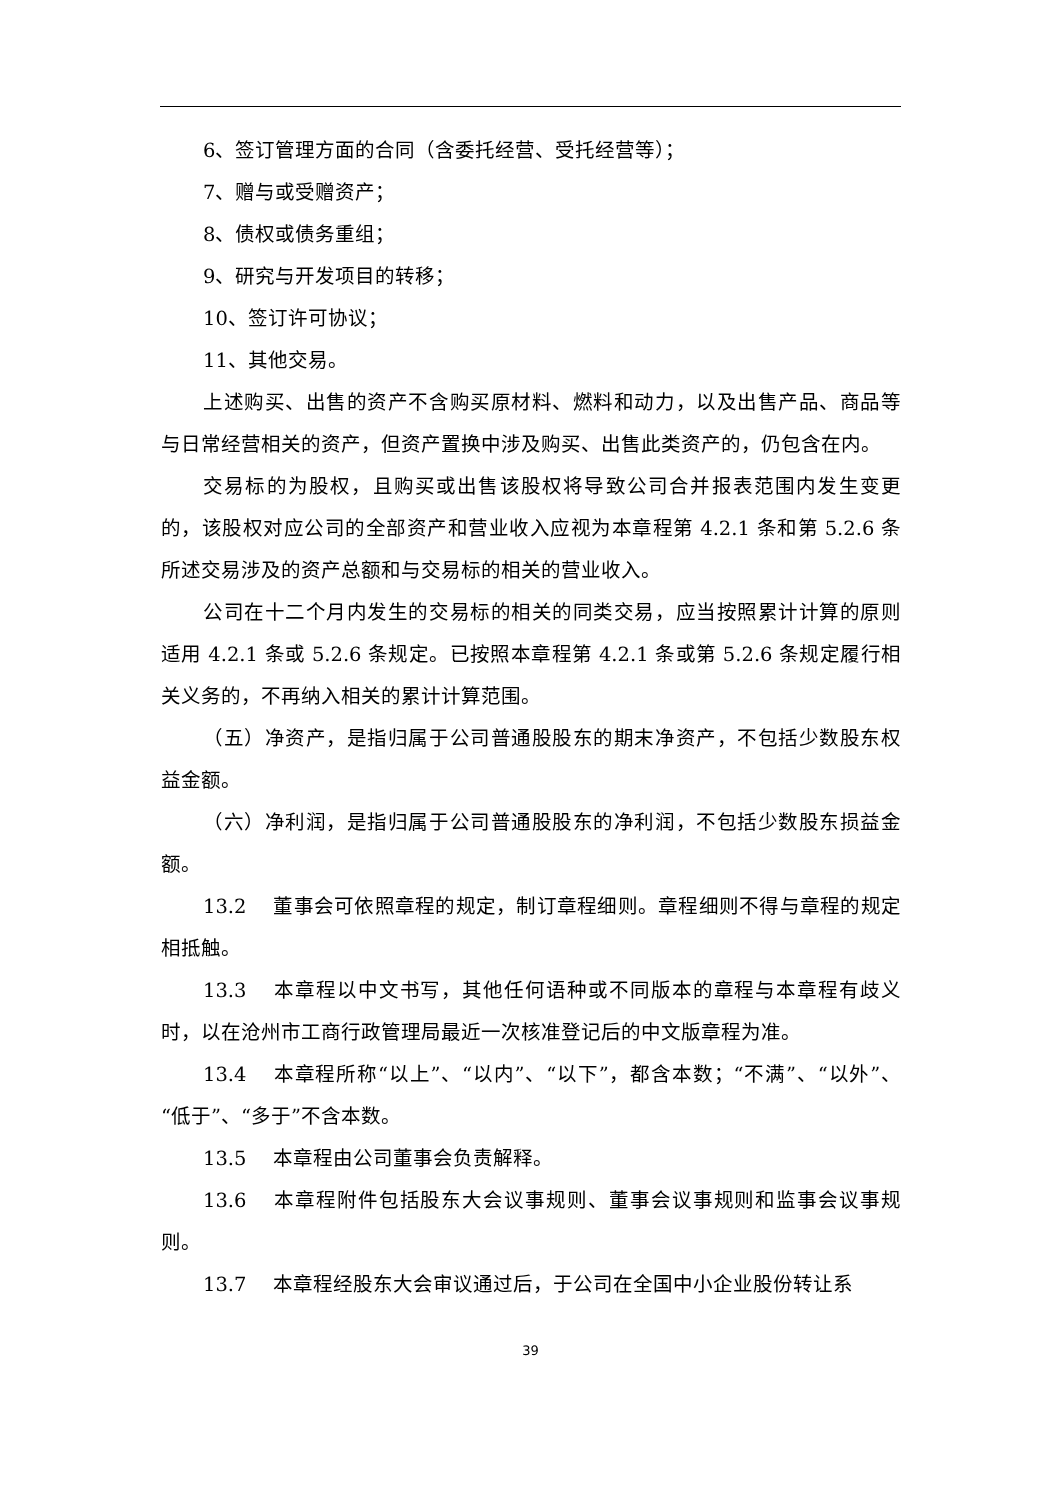6、签订管理方面的合同（含委托经营、受托经营等）；
7、赠与或受赠资产；
8、债权或债务重组；
9、研究与开发项目的转移；
10、签订许可协议；
11、其他交易。
上述购买、出售的资产不含购买原材料、燃料和动力，以及出售产品、商品等与日常经营相关的资产，但资产置换中涉及购买、出售此类资产的，仍包含在内。
交易标的为股权，且购买或出售该股权将导致公司合并报表范围内发生变更的，该股权对应公司的全部资产和营业收入应视为本章程第 4.2.1 条和第 5.2.6 条所述交易涉及的资产总额和与交易标的相关的营业收入。
公司在十二个月内发生的交易标的相关的同类交易，应当按照累计计算的原则适用 4.2.1 条或 5.2.6 条规定。已按照本章程第 4.2.1 条或第 5.2.6 条规定履行相关义务的，不再纳入相关的累计计算范围。
（五）净资产，是指归属于公司普通股股东的期末净资产，不包括少数股东权益金额。
（六）净利润，是指归属于公司普通股股东的净利润，不包括少数股东损益金额。
13.2 董事会可依照章程的规定，制订章程细则。章程细则不得与章程的规定相抵触。
13.3 本章程以中文书写，其他任何语种或不同版本的章程与本章程有歧义时，以在沧州市工商行政管理局最近一次核准登记后的中文版章程为准。
13.4 本章程所称“以上”、“以内”、“以下”，都含本数；“不满”、“以外”、“低于”、“多于”不含本数。
13.5 本章程由公司董事会负责解释。
13.6 本章程附件包括股东大会议事规则、董事会议事规则和监事会议事规则。
13.7 本章程经股东大会审议通过后，于公司在全国中小企业股份转让系
39